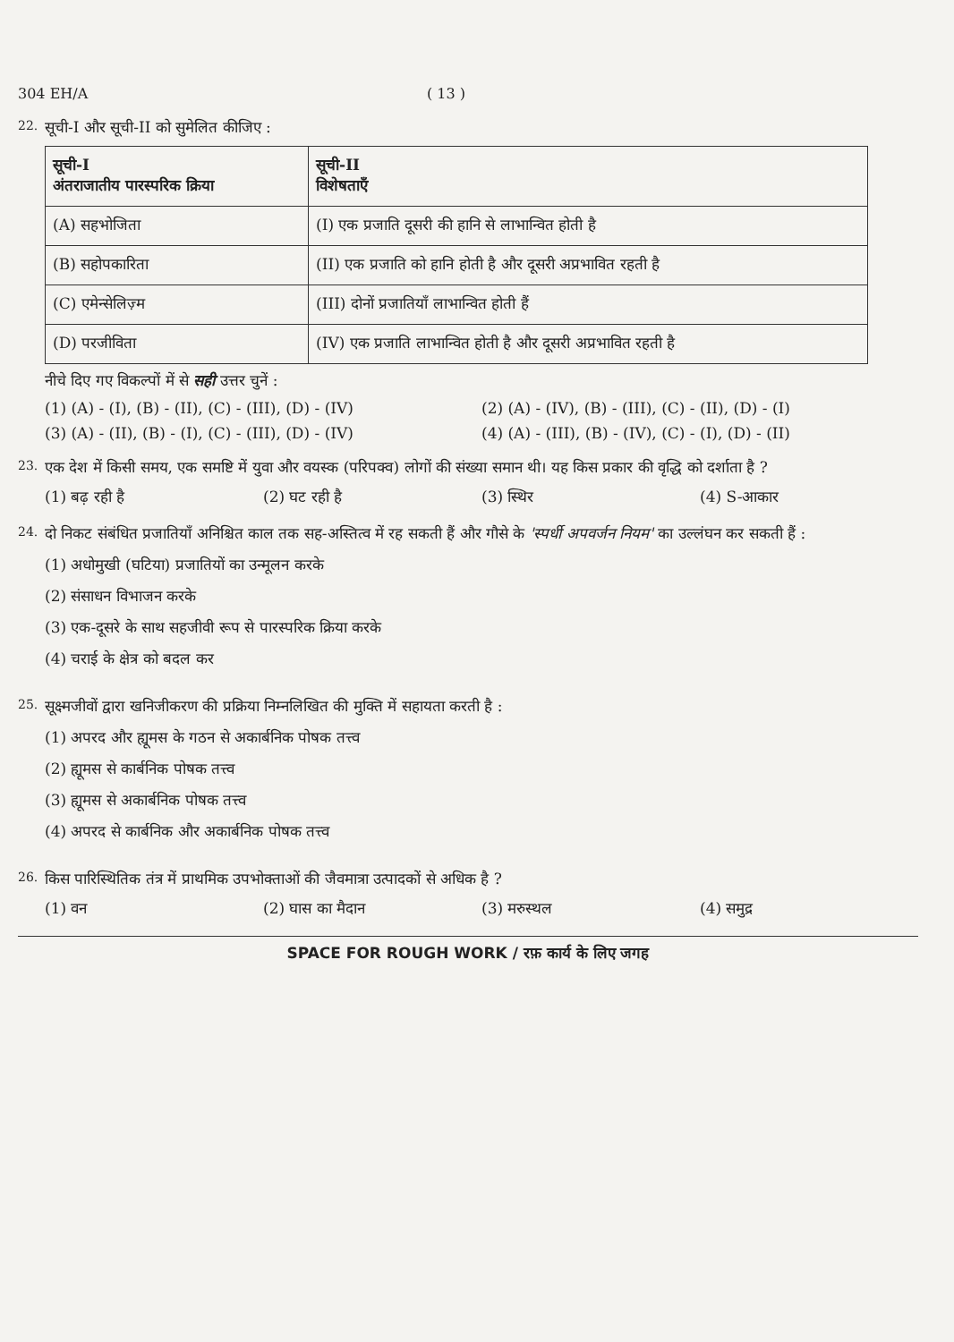304 EH/A ( 13 )
22.
सूची-I और सूची-II को सुमेलित कीजिए :
| सूची-I अंतराजातीय पारस्परिक क्रिया | सूची-II विशेषताएँ |
| --- | --- |
| (A) सहभोजिता | (I) एक प्रजाति दूसरी की हानि से लाभान्वित होती है |
| (B) सहोपकारिता | (II) एक प्रजाति को हानि होती है और दूसरी अप्रभावित रहती है |
| (C) एमेन्सेलिज़्म | (III) दोनों प्रजातियाँ लाभान्वित होती हैं |
| (D) परजीविता | (IV) एक प्रजाति लाभान्वित होती है और दूसरी अप्रभावित रहती है |
नीचे दिए गए विकल्पों में से सही उत्तर चुनें :
(1) (A) - (I), (B) - (II), (C) - (III), (D) - (IV)
(2) (A) - (IV), (B) - (III), (C) - (II), (D) - (I)
(3) (A) - (II), (B) - (I), (C) - (III), (D) - (IV)
(4) (A) - (III), (B) - (IV), (C) - (I), (D) - (II)
23.
एक देश में किसी समय, एक समष्टि में युवा और वयस्क (परिपक्व) लोगों की संख्या समान थी। यह किस प्रकार की वृद्धि को दर्शाता है ?
(1) बढ़ रही है
(2) घट रही है
(3) स्थिर
(4) S-आकार
24.
दो निकट संबंधित प्रजातियाँ अनिश्चित काल तक सह-अस्तित्व में रह सकती हैं और गौसे के 'स्पर्धी अपवर्जन नियम' का उल्लंघन कर सकती हैं :
(1) अधोमुखी (घटिया) प्रजातियों का उन्मूलन करके
(2) संसाधन विभाजन करके
(3) एक-दूसरे के साथ सहजीवी रूप से पारस्परिक क्रिया करके
(4) चराई के क्षेत्र को बदल कर
25.
सूक्ष्मजीवों द्वारा खनिजीकरण की प्रक्रिया निम्नलिखित की मुक्ति में सहायता करती है :
(1) अपरद और ह्यूमस के गठन से अकार्बनिक पोषक तत्त्व
(2) ह्यूमस से कार्बनिक पोषक तत्त्व
(3) ह्यूमस से अकार्बनिक पोषक तत्त्व
(4) अपरद से कार्बनिक और अकार्बनिक पोषक तत्त्व
26.
किस पारिस्थितिक तंत्र में प्राथमिक उपभोक्ताओं की जैवमात्रा उत्पादकों से अधिक है ?
(1) वन
(2) घास का मैदान
(3) मरुस्थल
(4) समुद्र
SPACE FOR ROUGH WORK / रफ़ कार्य के लिए जगह